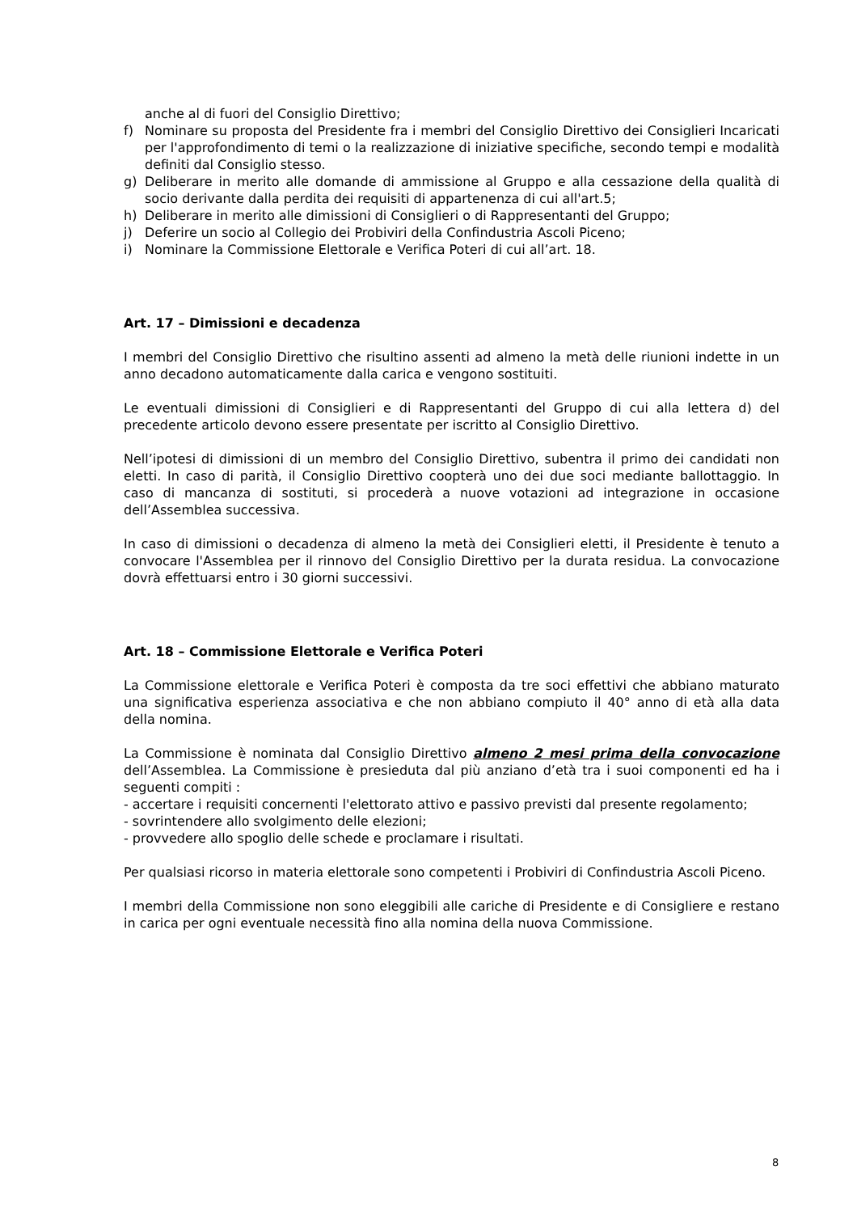anche al di fuori del Consiglio Direttivo;
f) Nominare su proposta del Presidente fra i membri del Consiglio Direttivo dei Consiglieri Incaricati per l'approfondimento di temi o la realizzazione di iniziative specifiche, secondo tempi e modalità definiti dal Consiglio stesso.
g) Deliberare in merito alle domande di ammissione al Gruppo e alla cessazione della qualità di socio derivante dalla perdita dei requisiti di appartenenza di cui all'art.5;
h) Deliberare in merito alle dimissioni di Consiglieri o di Rappresentanti del Gruppo;
j) Deferire un socio al Collegio dei Probiviri della Confindustria Ascoli Piceno;
i) Nominare la Commissione Elettorale e Verifica Poteri di cui all’art. 18.
Art. 17 – Dimissioni e decadenza
I membri del Consiglio Direttivo che risultino assenti ad almeno la metà delle riunioni indette in un anno decadono automaticamente dalla carica e vengono sostituiti.
Le eventuali dimissioni di Consiglieri e di Rappresentanti del Gruppo di cui alla lettera d) del precedente articolo devono essere presentate per iscritto al Consiglio Direttivo.
Nell’ipotesi di dimissioni di un membro del Consiglio Direttivo, subentra il primo dei candidati non eletti. In caso di parità, il Consiglio Direttivo coopterà uno dei due soci mediante ballottaggio. In caso di mancanza di sostituti, si procederà a nuove votazioni ad integrazione in occasione dell’Assemblea successiva.
In caso di dimissioni o decadenza di almeno la metà dei Consiglieri eletti, il Presidente è tenuto a convocare l'Assemblea per il rinnovo del Consiglio Direttivo per la durata residua. La convocazione dovrà effettuarsi entro i 30 giorni successivi.
Art. 18 – Commissione Elettorale e Verifica Poteri
La Commissione elettorale e Verifica Poteri è composta da tre soci effettivi che abbiano maturato una significativa esperienza associativa e che non abbiano compiuto il 40° anno di età alla data della nomina.
La Commissione è nominata dal Consiglio Direttivo almeno 2 mesi prima della convocazione dell’Assemblea. La Commissione è presieduta dal più anziano d’età tra i suoi componenti ed ha i seguenti compiti :
- accertare i requisiti concernenti l'elettorato attivo e passivo previsti dal presente regolamento;
- sovrintendere allo svolgimento delle elezioni;
- provvedere allo spoglio delle schede e proclamare i risultati.
Per qualsiasi ricorso in materia elettorale sono competenti i Probiviri di Confindustria Ascoli Piceno.
I membri della Commissione non sono eleggibili alle cariche di Presidente e di Consigliere e restano in carica per ogni eventuale necessità fino alla nomina della nuova Commissione.
8